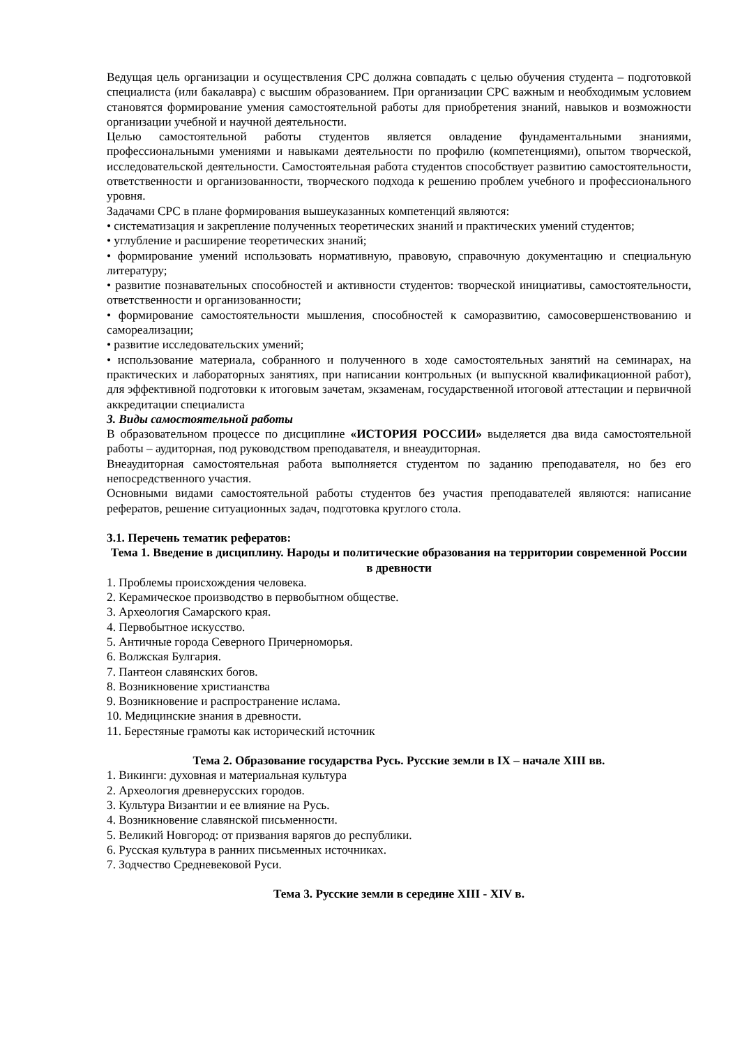Ведущая цель организации и осуществления СРС должна совпадать с целью обучения студента – подготовкой специалиста (или бакалавра) с высшим образованием. При организации СРС важным и необходимым условием становятся формирование умения самостоятельной работы для приобретения знаний, навыков и возможности организации учебной и научной деятельности.
Целью самостоятельной работы студентов является овладение фундаментальными знаниями, профессиональными умениями и навыками деятельности по профилю (компетенциями), опытом творческой, исследовательской деятельности. Самостоятельная работа студентов способствует развитию самостоятельности, ответственности и организованности, творческого подхода к решению проблем учебного и профессионального уровня.
Задачами СРС в плане формирования вышеуказанных компетенций являются:
• систематизация и закрепление полученных теоретических знаний и практических умений студентов;
• углубление и расширение теоретических знаний;
• формирование умений использовать нормативную, правовую, справочную документацию и специальную литературу;
• развитие познавательных способностей и активности студентов: творческой инициативы, самостоятельности, ответственности и организованности;
• формирование самостоятельности мышления, способностей к саморазвитию, самосовершенствованию и самореализации;
• развитие исследовательских умений;
• использование материала, собранного и полученного в ходе самостоятельных занятий на семинарах, на практических и лабораторных занятиях, при написании контрольных (и выпускной квалификационной работ), для эффективной подготовки к итоговым зачетам, экзаменам, государственной итоговой аттестации и первичной аккредитации специалиста
3. Виды самостоятельной работы
В образовательном процессе по дисциплине «ИСТОРИЯ РОССИИ» выделяется два вида самостоятельной работы – аудиторная, под руководством преподавателя, и внеаудиторная.
Внеаудиторная самостоятельная работа выполняется студентом по заданию преподавателя, но без его непосредственного участия.
Основными видами самостоятельной работы студентов без участия преподавателей являются: написание рефератов, решение ситуационных задач, подготовка круглого стола.
3.1. Перечень тематик рефератов:
Тема 1. Введение в дисциплину. Народы и политические образования на территории современной России в древности
1. Проблемы происхождения человека.
2. Керамическое производство в первобытном обществе.
3. Археология Самарского края.
4. Первобытное искусство.
5. Античные города Северного Причерноморья.
6. Волжская Булгария.
7. Пантеон славянских богов.
8. Возникновение христианства
9. Возникновение и распространение ислама.
10. Медицинские знания в древности.
11. Берестяные грамоты как исторический источник
Тема 2. Образование государства Русь. Русские земли в IX – начале XIII вв.
1. Викинги: духовная и материальная культура
2. Археология древнерусских городов.
3. Культура Византии и ее влияние на Русь.
4. Возникновение славянской письменности.
5. Великий Новгород: от призвания варягов до республики.
6. Русская культура в ранних письменных источниках.
7. Зодчество Средневековой Руси.
Тема 3. Русские земли в середине XIII - XIV в.